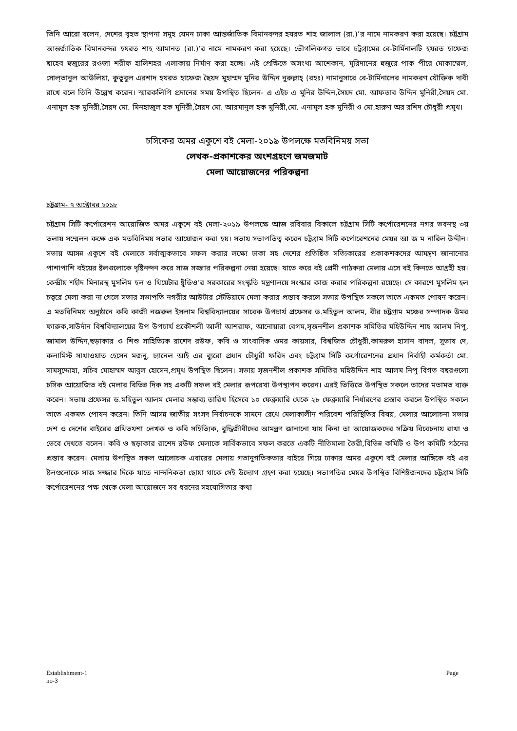তিনি আরো বলেন, দেশের বৃহত স্থাপনা সমূহ যেমন ঢাকা আন্তর্জাতিক বিমানবন্দর হযরত শাহ জালাল (রা.)’র নামে নামকরণ করা হয়েছে। চট্টগ্রাম আন্তর্জাতিক বিমানবন্দর হযরত শাহ আমানত (রা.)’র নামে নামকরণ করা হয়েছে। ভৌগলিকগত ভাবে চট্টগ্রামের বে-টার্মিনালটি হযরত হাফেজ ছাহেব হুজুরের রওজা শরীফ হালিশহর এলাকায় নির্মাণ করা হচ্ছে। এই প্রেক্ষিতে অসংখ্য আশেকান, মুরিদানের হুজুরে পাক পীরে মোকাম্মেল, সোল্‌তানুল আউলিয়া, কুতুবুল এরশাদ হযরত হাফেজ ছৈয়দ মুহাম্মদ মুনির উদ্দিন নুরুল্লাহ্ (রহঃ) নামানুসারে বে-টার্মিনালের নামকরণ যৌক্তিক দাবী রাখে বলে তিনি উল্লেখ করেন। স্মারকলিপি প্রদানের সময় উপস্থিত ছিলেন- এ এইচ এ মুনির উদ্দিন,সৈয়দ মো. আফতাব উদ্দিন মুনিরী,সৈয়দ মো. এনামুল হক মুনিরী,সৈয়দ মো. মিনহাজুল হক মুনিরী,সৈয়দ মো. আরমানুল হক মুনিরী,মো. এনামুল হক মুনিরী ও মো.হারুণ অর রশিদ চৌধুরী প্রমুখ।
চসিকের অমর একুশে বই মেলা-২০১৯ উপলক্ষে মতবিনিময় সভা
লেখক-প্রকাশকের অংশগ্রহণে জমজমাট
মেলা আয়োজনের পরিকল্পনা
চট্টগ্রাম- ৭ অক্টোবর ২০১৮
চট্টগ্রাম সিটি কর্পোরেশন আয়োজিত অমর একুশে বই মেলা-২০১৯ উপলক্ষে আজ রবিবার বিকালে চট্টগ্রাম সিটি কর্পোরেশনের নগর ভবনস্থ ৩য় তলায় সম্মেলন কক্ষে এক মতবিনিময় সভার আয়োজন করা হয়। সভায় সভাপতিত্ব করেন চট্টগ্রাম সিটি কর্পোরেশনের মেয়র আ জ ম নারিল উদ্দীন। সভায় আসন্ন একুশে বই মেলাতে সর্বাত্মকভাবে সফল করার লক্ষ্যে ঢাকা সহ দেশের প্রতিষ্ঠিত সত্যিকারের প্রকাকশকদের আমন্ত্রণ জানানোর পাশাপাশি বইয়ের ষ্টলগুলোকে দৃষ্টিনন্দন করে সাজ সজ্জার পরিকল্পনা নেয়া হয়েছে। যাতে করে বই প্রেমী পাঠকরা মেলায় এসে বই কিনতে আগ্রহী হয়। কেন্দ্রীয় শহীদ মিনারস্থ মুসলিম হল ও থিয়েটার ষ্টুডিও’র সরকারের সংস্কৃতি মন্ত্রণালয়ে সংস্কার কাজ করার পরিকল্পনা রয়েছে। সে কারণে মুসলিম হল চত্বরে মেলা করা না গেলে সভার সভাপতি নগরীর আউটার স্টেডিয়ামে মেলা করার প্রস্তাব করলে সভায় উপস্থিত সকলে তাতে একমত পোষন করেন। এ মতবিনিময় অনুষ্ঠানে কবি কাজী নজরুল ইসলাম বিশ্ববিদ্যালয়ের সাবেক উপচার্য প্রফেসর ড.মহিতুল আলম, বীর চট্টগ্রাম মঞ্চের সম্পাদক উমর ফারুক,সাউর্দান বিশ্ববিদ্যালয়ের উপ উপচার্য প্রকৌশলী আলী আশরাফ, আনোয়ারা বেগম,সৃজনশীল প্রকাশক সমিতির মহিউদ্দিন শাহ আলম নিপু, জামাল উদ্দিন,ছড়াকার ও শিশু সাহিত্যিক রাশেদ রউফ, কবি ও সাংবাদিক ওমর কায়সার, বিশ্বজিত চৌধুরী,কামরুল হাসান বাদল, সুভাষ দে, কলামিস্ট সাখাওয়াত হেসেন মজনু, চ্যানেল আই এর ব্যুরো প্রধান চৌধুরী ফরিদ এবং চট্টগ্রাম সিটি কর্পোরেশনের প্রধান নির্বাহী কর্মকর্তা মো. সামসুদ্দোহা, সচিব মোহাম্মদ আবুল হোসেন,প্রমুখ উপস্থিত ছিলেন। সভায় সৃজনশীল প্রকাশক সমিতির মহিউদ্দিন শাহ আলম নিপু বিগত বছরগুলো চসিক আয়োজিত বই মেলার বিভিন্ন দিক সহ একটি সফল বই মেলার রূপরেখা উপস্থাপন করেন। এরই ভিত্তিতে উপস্থিত সকলে তাদের মতামত ব্যক্ত করেন। সভায় প্রফেসর ড.মহিতুল আলম মেলার সম্ভাব্য তারিখ হিসেবে ১০ ফেব্রুয়ারি থেকে ২৮ ফেব্রুয়ারি নির্ধারণের প্রস্তাব করলে উপস্থিত সকলে তাতে একমত পোষন করেন। তিনি আসন্ন জাতীয় সংসদ নির্বাচনকে সামনে রেখে মেলাকালীন পরিবেশ পরিস্থিতির বিষয়, মেলার আলোচনা সভায় দেশ ও দেশের বাইরের প্রথিতযশা লেখক ও কবি সহিত্যিক, বুদ্ধিজীবীদের আমন্ত্রণ জানানো যায় কিনা তা আয়োজকদের সক্রিয় বিবেচনায় রাখা ও ভেবে দেখতে বলেন। কবি ও ছড়াকার রাশেদ রউফ মেলাকে সার্বিকভাবে সফল করতে একটি নীতিমালা তৈরী,বিভিন্ন কমিটি ও উপ কমিটি গঠনের প্রস্তাব করেন। মেলায় উপস্থিত সকল আলোচক এবারের মেলায় গতানুগতিকতার বাইরে গিয়ে ঢাকার অমর একুশে বই মেলার আঙ্গিকে বই এর ষ্টলগুলোকে সাজ সজ্জার দিকে যাতে নান্দনিকতা ছোয়া থাকে সেই উদ্যোগ গ্রহণ করা হয়েছে। সভাপতির মেয়র উপস্থিত বিশিষ্টজনদের চট্টগ্রাম সিটি কর্পোরেশনের পক্ষ থেকে মেলা আয়োজনে সব ধরনের সহযোগিতার কথা
Establishment-1
no-3 Page